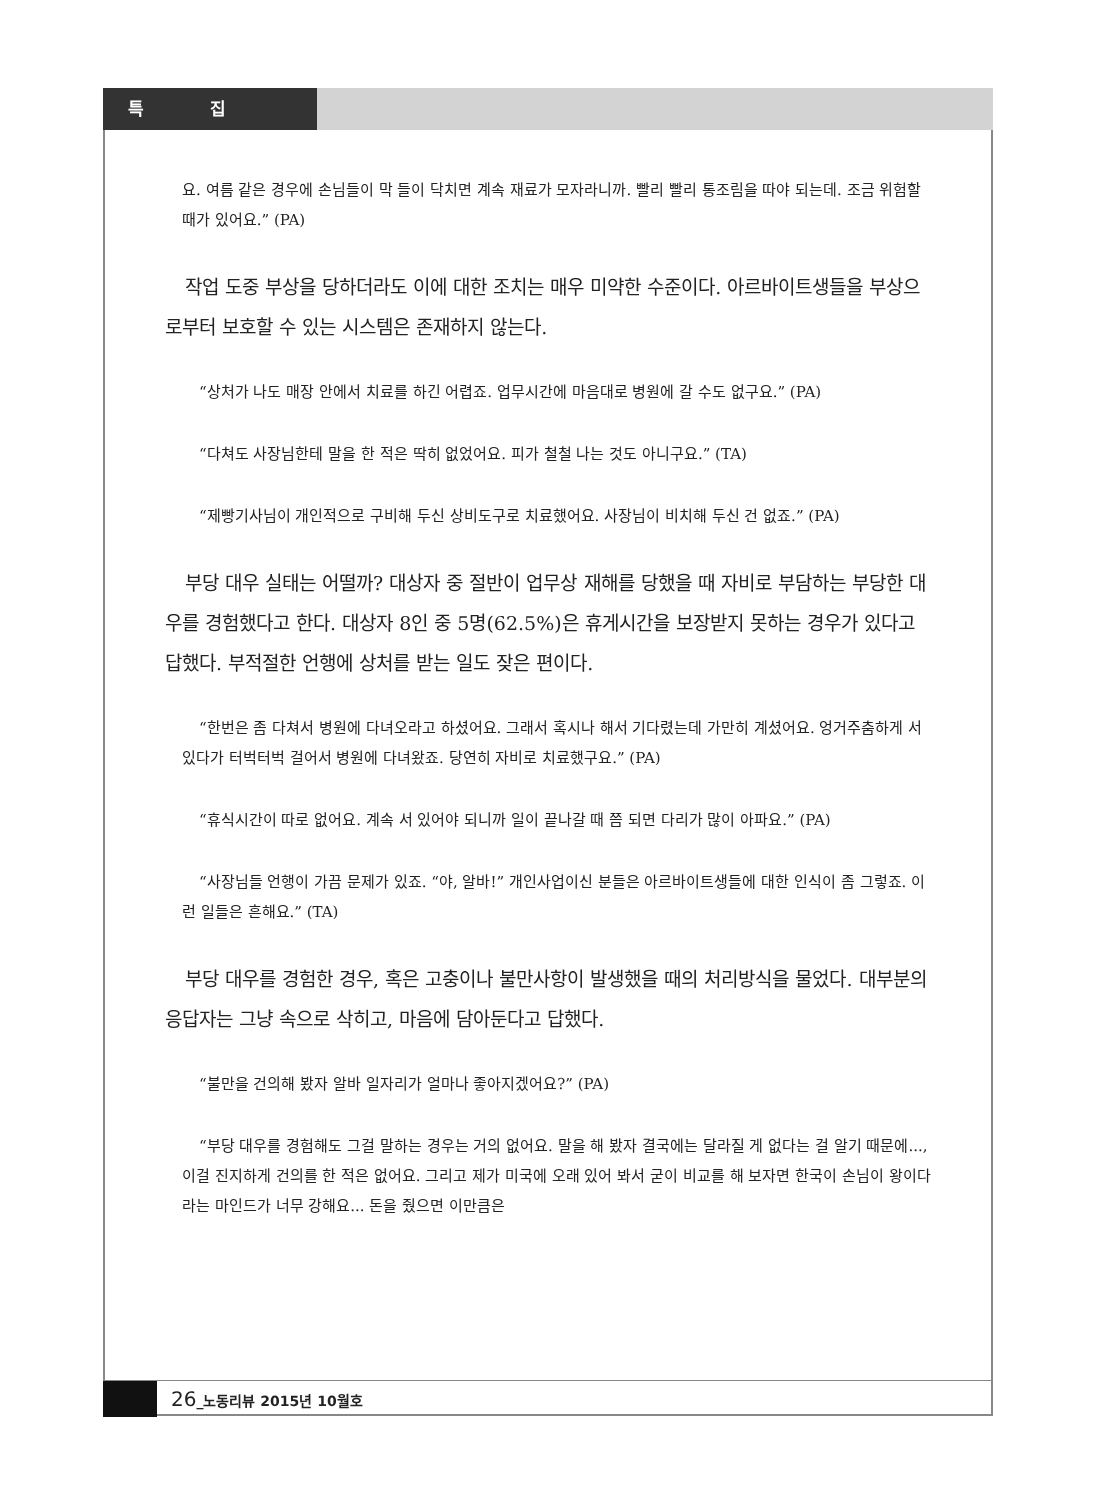특 집
요. 여름 같은 경우에 손님들이 막 들이 닥치면 계속 재료가 모자라니까. 빨리 빨리 통조림을 따야 되는데. 조금 위험할 때가 있어요.” (PA)
작업 도중 부상을 당하더라도 이에 대한 조치는 매우 미약한 수준이다. 아르바이트생들을 부상으로부터 보호할 수 있는 시스템은 존재하지 않는다.
“상처가 나도 매장 안에서 치료를 하긴 어렵죠. 업무시간에 마음대로 병원에 갈 수도 없구요.” (PA)
“다쳐도 사장님한테 말을 한 적은 딱히 없었어요. 피가 철철 나는 것도 아니구요.” (TA)
“제빵기사님이 개인적으로 구비해 두신 상비도구로 치료했어요. 사장님이 비치해 두신 건 없죠.” (PA)
부당 대우 실태는 어떨까? 대상자 중 절반이 업무상 재해를 당했을 때 자비로 부담하는 부당한 대우를 경험했다고 한다. 대상자 8인 중 5명(62.5%)은 휴게시간을 보장받지 못하는 경우가 있다고 답했다. 부적절한 언행에 상처를 받는 일도 잦은 편이다.
“한번은 좀 다쳐서 병원에 다녀오라고 하셨어요. 그래서 혹시나 해서 기다렸는데 가만히 계셨어요. 엉거주춤하게 서 있다가 터벅터벅 걸어서 병원에 다녀왔죠. 당연히 자비로 치료했구요.” (PA)
“휴식시간이 따로 없어요. 계속 서 있어야 되니까 일이 끝나갈 때 쯤 되면 다리가 많이 아파요.” (PA)
“사장님들 언행이 가끔 문제가 있죠. “야, 알바!” 개인사업이신 분들은 아르바이트생들에 대한 인식이 좀 그렇죠. 이런 일들은 흔해요.” (TA)
부당 대우를 경험한 경우, 혹은 고충이나 불만사항이 발생했을 때의 처리방식을 물었다. 대부분의 응답자는 그냥 속으로 삭히고, 마음에 담아둔다고 답했다.
“불만을 건의해 봤자 알바 일자리가 얼마나 좋아지겠어요?” (PA)
“부당 대우를 경험해도 그걸 말하는 경우는 거의 없어요. 말을 해 봤자 결국에는 달라질 게 없다는 걸 알기 때문에..., 이걸 진지하게 건의를 한 적은 없어요. 그리고 제가 미국에 오래 있어 봐서 굳이 비교를 해 보자면 한국이 손님이 왕이다라는 마인드가 너무 강해요... 돈을 줬으면 이만큼은
26_노동리뷰 2015년 10월호